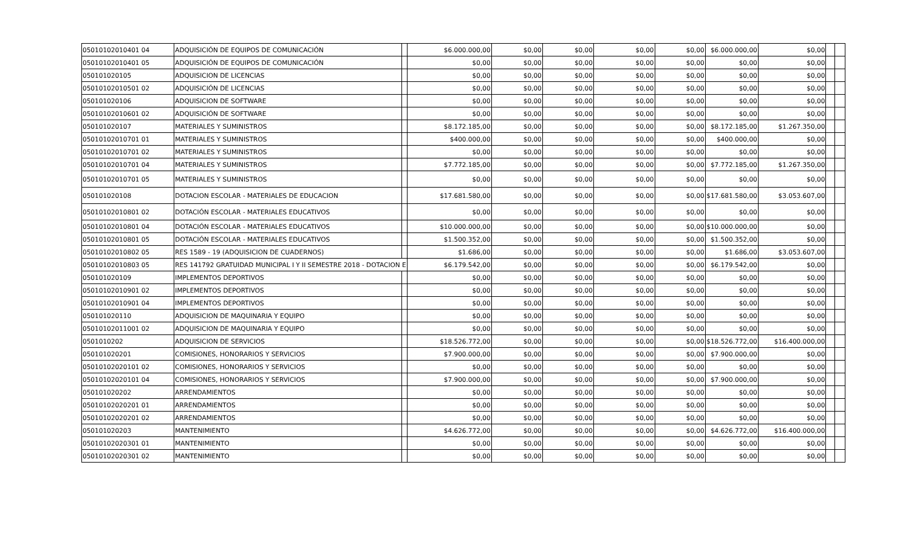| 05010102010401 04 | ADQUISICIÓN DE EQUIPOS DE COMUNICACIÓN | | $6.000.000,00 | $0,00 | $0,00 | $0,00 | $0,00 | $6.000.000,00 | $0,00 | | |
| 05010102010401 05 | ADQUISICIÓN DE EQUIPOS DE COMUNICACIÓN | | $0,00 | $0,00 | $0,00 | $0,00 | $0,00 | $0,00 | $0,00 | | |
| 050101020105 | ADQUISICION DE LICENCIAS | | $0,00 | $0,00 | $0,00 | $0,00 | $0,00 | $0,00 | $0,00 | | |
| 05010102010501 02 | ADQUISICIÓN DE LICENCIAS | | $0,00 | $0,00 | $0,00 | $0,00 | $0,00 | $0,00 | $0,00 | | |
| 050101020106 | ADQUISICION DE SOFTWARE | | $0,00 | $0,00 | $0,00 | $0,00 | $0,00 | $0,00 | $0,00 | | |
| 05010102010601 02 | ADQUISICIÓN DE SOFTWARE | | $0,00 | $0,00 | $0,00 | $0,00 | $0,00 | $0,00 | $0,00 | | |
| 050101020107 | MATERIALES Y SUMINISTROS | | $8.172.185,00 | $0,00 | $0,00 | $0,00 | $0,00 | $8.172.185,00 | $1.267.350,00 | | |
| 05010102010701 01 | MATERIALES Y SUMINISTROS | | $400.000,00 | $0,00 | $0,00 | $0,00 | $0,00 | $400.000,00 | $0,00 | | |
| 05010102010701 02 | MATERIALES Y SUMINISTROS | | $0,00 | $0,00 | $0,00 | $0,00 | $0,00 | $0,00 | $0,00 | | |
| 05010102010701 04 | MATERIALES Y SUMINISTROS | | $7.772.185,00 | $0,00 | $0,00 | $0,00 | $0,00 | $7.772.185,00 | $1.267.350,00 | | |
| 05010102010701 05 | MATERIALES Y SUMINISTROS | | $0,00 | $0,00 | $0,00 | $0,00 | $0,00 | $0,00 | $0,00 | | |
| 050101020108 | DOTACION ESCOLAR - MATERIALES DE EDUCACION | | $17.681.580,00 | $0,00 | $0,00 | $0,00 | $0,00 | $17.681.580,00 | $3.053.607,00 | | |
| 05010102010801 02 | DOTACIÓN ESCOLAR - MATERIALES EDUCATIVOS | | $0,00 | $0,00 | $0,00 | $0,00 | $0,00 | $0,00 | $0,00 | | |
| 05010102010801 04 | DOTACIÓN ESCOLAR - MATERIALES EDUCATIVOS | | $10.000.000,00 | $0,00 | $0,00 | $0,00 | $0,00 | $10.000.000,00 | $0,00 | | |
| 05010102010801 05 | DOTACIÓN ESCOLAR - MATERIALES EDUCATIVOS | | $1.500.352,00 | $0,00 | $0,00 | $0,00 | $0,00 | $1.500.352,00 | $0,00 | | |
| 05010102010802 05 | RES 1589 - 19 (ADQUISICION DE CUADERNOS) | | $1.686,00 | $0,00 | $0,00 | $0,00 | $0,00 | $1.686,00 | $3.053.607,00 | | |
| 05010102010803 05 | RES 141792 GRATUIDAD MUNICIPAL I Y II SEMESTRE 2018 - DOTACION E | | $6.179.542,00 | $0,00 | $0,00 | $0,00 | $0,00 | $6.179.542,00 | $0,00 | | |
| 050101020109 | IMPLEMENTOS DEPORTIVOS | | $0,00 | $0,00 | $0,00 | $0,00 | $0,00 | $0,00 | $0,00 | | |
| 05010102010901 02 | IMPLEMENTOS DEPORTIVOS | | $0,00 | $0,00 | $0,00 | $0,00 | $0,00 | $0,00 | $0,00 | | |
| 05010102010901 04 | IMPLEMENTOS DEPORTIVOS | | $0,00 | $0,00 | $0,00 | $0,00 | $0,00 | $0,00 | $0,00 | | |
| 050101020110 | ADQUISICION DE MAQUINARIA Y EQUIPO | | $0,00 | $0,00 | $0,00 | $0,00 | $0,00 | $0,00 | $0,00 | | |
| 05010102011001 02 | ADQUISICION DE MAQUINARIA Y EQUIPO | | $0,00 | $0,00 | $0,00 | $0,00 | $0,00 | $0,00 | $0,00 | | |
| 0501010202 | ADQUISICION DE SERVICIOS | | $18.526.772,00 | $0,00 | $0,00 | $0,00 | $0,00 | $18.526.772,00 | $16.400.000,00 | | |
| 050101020201 | COMISIONES, HONORARIOS Y SERVICIOS | | $7.900.000,00 | $0,00 | $0,00 | $0,00 | $0,00 | $7.900.000,00 | $0,00 | | |
| 05010102020101 02 | COMISIONES, HONORARIOS Y SERVICIOS | | $0,00 | $0,00 | $0,00 | $0,00 | $0,00 | $0,00 | $0,00 | | |
| 05010102020101 04 | COMISIONES, HONORARIOS Y SERVICIOS | | $7.900.000,00 | $0,00 | $0,00 | $0,00 | $0,00 | $7.900.000,00 | $0,00 | | |
| 050101020202 | ARRENDAMIENTOS | | $0,00 | $0,00 | $0,00 | $0,00 | $0,00 | $0,00 | $0,00 | | |
| 05010102020201 01 | ARRENDAMIENTOS | | $0,00 | $0,00 | $0,00 | $0,00 | $0,00 | $0,00 | $0,00 | | |
| 05010102020201 02 | ARRENDAMIENTOS | | $0,00 | $0,00 | $0,00 | $0,00 | $0,00 | $0,00 | $0,00 | | |
| 050101020203 | MANTENIMIENTO | | $4.626.772,00 | $0,00 | $0,00 | $0,00 | $0,00 | $4.626.772,00 | $16.400.000,00 | | |
| 05010102020301 01 | MANTENIMIENTO | | $0,00 | $0,00 | $0,00 | $0,00 | $0,00 | $0,00 | $0,00 | | |
| 05010102020301 02 | MANTENIMIENTO | | $0,00 | $0,00 | $0,00 | $0,00 | $0,00 | $0,00 | $0,00 | | |